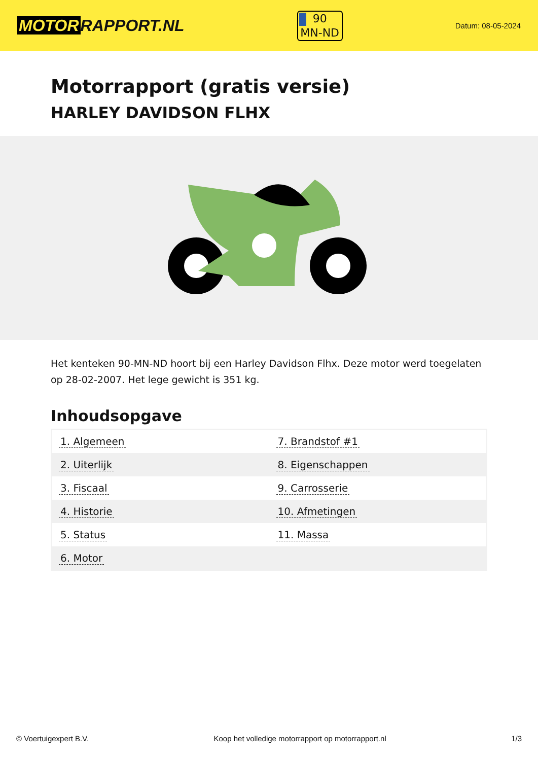MOTOR RAPPORT.NL
90
MN-ND
Datum: 08-05-2024
Motorrapport (gratis versie)
HARLEY DAVIDSON FLHX
Het kenteken 90-MN-ND hoort bij een Harley Davidson Flhx. Deze motor werd toegelaten op 28-02-2007. Het lege gewicht is 351 kg.
Inhoudsopgave
| 1. Algemeen | 7. Brandstof #1 |
| 2. Uiterlijk | 8. Eigenschappen |
| 3. Fiscaal | 9. Carrosserie |
| 4. Historie | 10. Afmetingen |
| 5. Status | 11. Massa |
| 6. Motor | |
© Voertuigexpert B.V. Koop het volledige motorrapport op motorrapport.nl 1/3